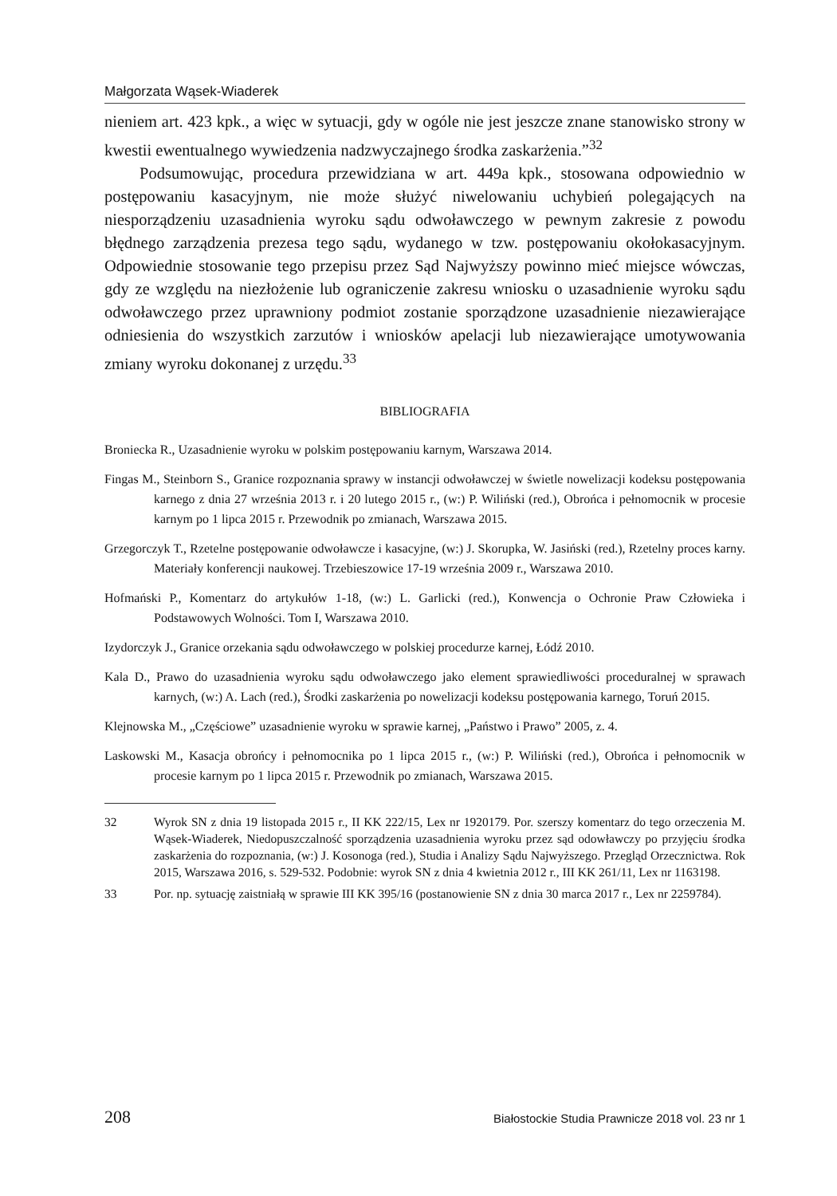Małgorzata Wąsek-Wiaderek
nieniem art. 423 kpk., a więc w sytuacji, gdy w ogóle nie jest jeszcze znane stanowisko strony w kwestii ewentualnego wywiedzenia nadzwyczajnego środka zaskarżenia.”<sup>32</sup>
Podsumowując, procedura przewidziana w art. 449a kpk., stosowana odpowiednio w postępowaniu kasacyjnym, nie może służyć niwelowaniu uchybień polegających na niesporządzeniu uzasadnienia wyroku sądu odwoławczego w pewnym zakresie z powodu błędnego zarządzenia prezesa tego sądu, wydanego w tzw. postępowaniu okołokasacyjnym. Odpowiednie stosowanie tego przepisu przez Sąd Najwyższy powinno mieć miejsce wówczas, gdy ze względu na niezłożenie lub ograniczenie zakresu wniosku o uzasadnienie wyroku sądu odwoławczego przez uprawniony podmiot zostanie sporządzone uzasadnienie niezawierające odniesienia do wszystkich zarzutów i wniosków apelacji lub niezawierające umotywowania zmiany wyroku dokonanej z urzędu.<sup>33</sup>
BIBLIOGRAFIA
Broniecka R., Uzasadnienie wyroku w polskim postępowaniu karnym, Warszawa 2014.
Fingas M., Steinborn S., Granice rozpoznania sprawy w instancji odwoławczej w świetle nowelizacji kodeksu postępowania karnego z dnia 27 września 2013 r. i 20 lutego 2015 r., (w:) P. Wiliński (red.), Obrońca i pełnomocnik w procesie karnym po 1 lipca 2015 r. Przewodnik po zmianach, Warszawa 2015.
Grzegorczyk T., Rzetelne postępowanie odwoławcze i kasacyjne, (w:) J. Skorupka, W. Jasiński (red.), Rzetelny proces karny. Materiały konferencji naukowej. Trzebieszowice 17-19 września 2009 r., Warszawa 2010.
Hofmański P., Komentarz do artykułów 1-18, (w:) L. Garlicki (red.), Konwencja o Ochronie Praw Człowieka i Podstawowych Wolności. Tom I, Warszawa 2010.
Izydorczyk J., Granice orzekania sądu odwoławczego w polskiej procedurze karnej, Łódź 2010.
Kala D., Prawo do uzasadnienia wyroku sądu odwoławczego jako element sprawiedliwości proceduralnej w sprawach karnych, (w:) A. Lach (red.), Środki zaskarżenia po nowelizacji kodeksu postępowania karnego, Toruń 2015.
Klejnowska M., „Częściowe” uzasadnienie wyroku w sprawie karnej, „Państwo i Prawo” 2005, z. 4.
Laskowski M., Kasacja obrońcy i pełnomocnika po 1 lipca 2015 r., (w:) P. Wiliński (red.), Obrońca i pełnomocnik w procesie karnym po 1 lipca 2015 r. Przewodnik po zmianach, Warszawa 2015.
32 Wyrok SN z dnia 19 listopada 2015 r., II KK 222/15, Lex nr 1920179. Por. szerszy komentarz do tego orzeczenia M. Wąsek-Wiaderek, Niedopuszczalność sporządzenia uzasadnienia wyroku przez sąd odowławczy po przyjęciu środka zaskarżenia do rozpoznania, (w:) J. Kosonoga (red.), Studia i Analizy Sądu Najwyższego. Przegląd Orzecznictwa. Rok 2015, Warszawa 2016, s. 529-532. Podobnie: wyrok SN z dnia 4 kwietnia 2012 r., III KK 261/11, Lex nr 1163198.
33 Por. np. sytuację zaistniałą w sprawie III KK 395/16 (postanowienie SN z dnia 30 marca 2017 r., Lex nr 2259784).
208 Białostockie Studia Prawnicze 2018 vol. 23 nr 1